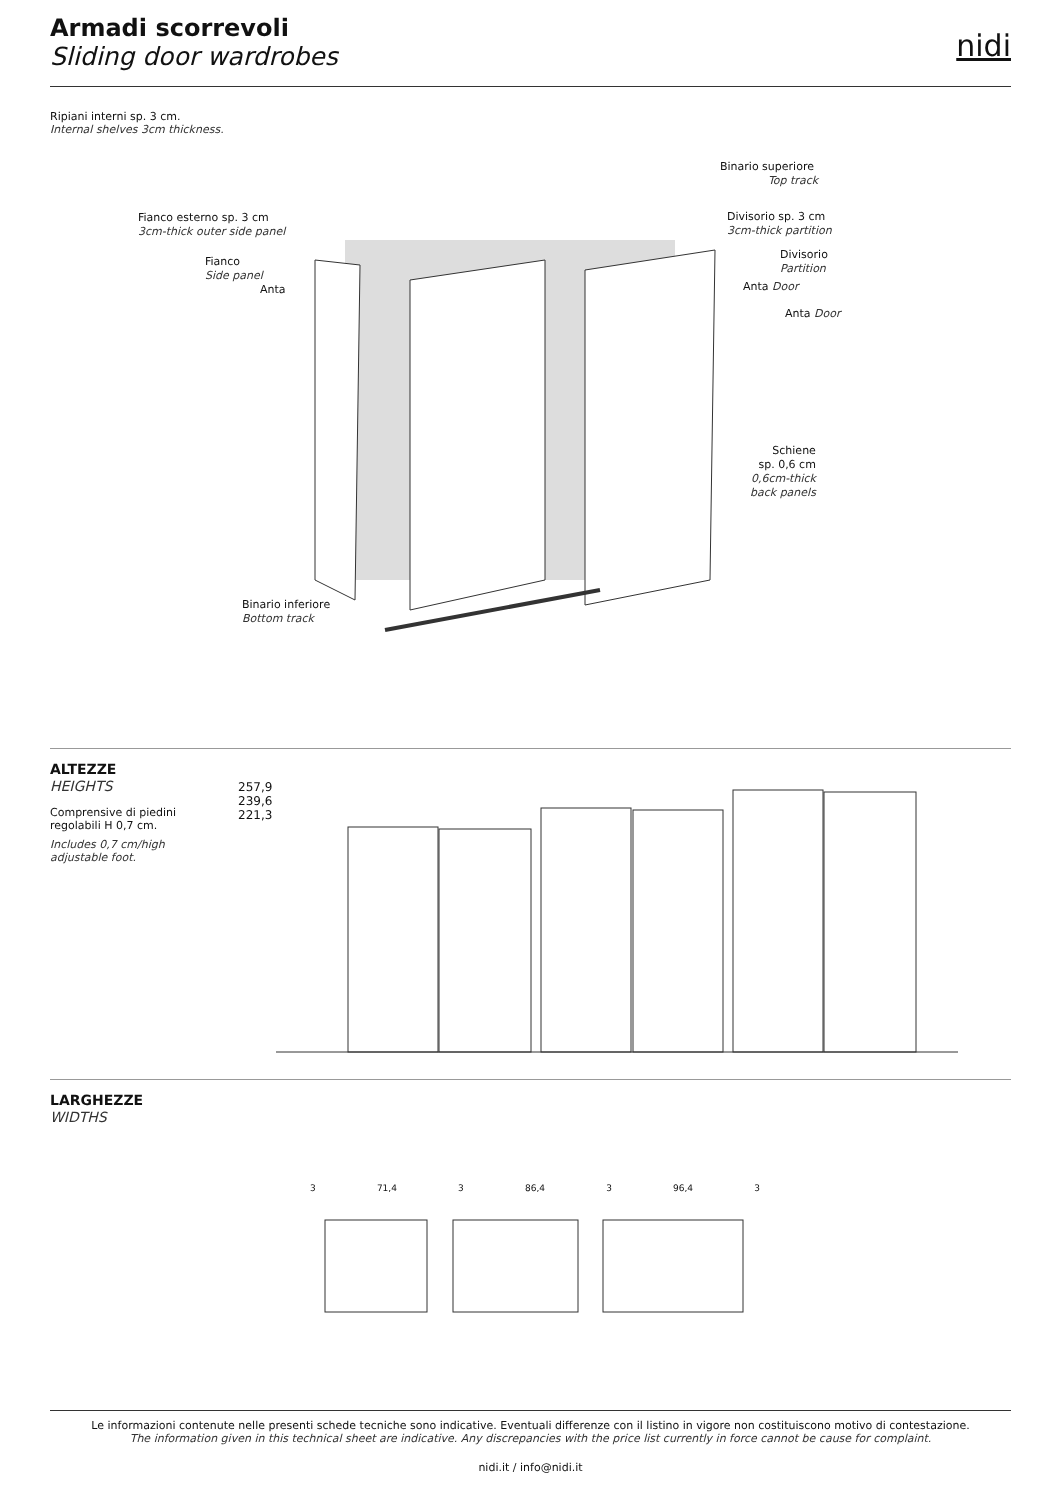Armadi scorrevoli
Sliding door wardrobes
nidi
Ripiani interni sp. 3 cm.
Internal shelves 3cm thickness.
Binario superiore
Top track
Fianco esterno sp. 3 cm
3cm-thick outer side panel
Fianco
Side panel
Anta
Divisorio sp. 3 cm
3cm-thick partition
Divisorio
Partition
Anta Door
Anta Door
Schiene
sp. 0,6 cm
0,6cm-thick
back panels
Binario inferiore
Bottom track
ALTEZZE
HEIGHTS
Comprensive di piedini
regolabili H 0,7 cm.
Includes 0,7 cm/high
adjustable foot.
257,9
239,6
221,3
LARGHEZZE
WIDTHS
3 71,4 3 86,4 3 96,4 3
Le informazioni contenute nelle presenti schede tecniche sono indicative. Eventuali differenze con il listino in vigore non costituiscono motivo di contestazione.
The information given in this technical sheet are indicative. Any discrepancies with the price list currently in force cannot be cause for complaint.
nidi.it / info@nidi.it